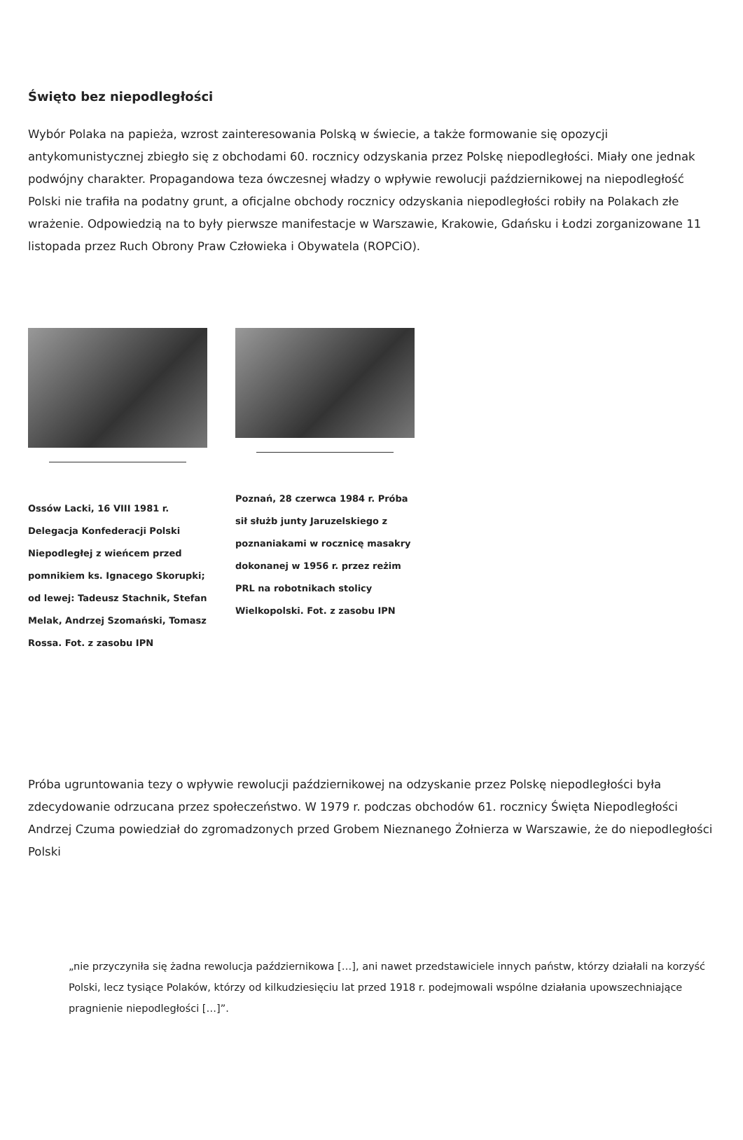Święto bez niepodległości
Wybór Polaka na papieża, wzrost zainteresowania Polską w świecie, a także formowanie się opozycji antykomunistycznej zbiegło się z obchodami 60. rocznicy odzyskania przez Polskę niepodległości. Miały one jednak podwójny charakter. Propagandowa teza ówczesnej władzy o wpływie rewolucji październikowej na niepodległość Polski nie trafiła na podatny grunt, a oficjalne obchody rocznicy odzyskania niepodległości robiły na Polakach złe wrażenie. Odpowiedzią na to były pierwsze manifestacje w Warszawie, Krakowie, Gdańsku i Łodzi zorganizowane 11 listopada przez Ruch Obrony Praw Człowieka i Obywatela (ROPCiO).
Ossów Lacki, 16 VIII 1981 r. Delegacja Konfederacji Polski Niepodległej z wieńcem przed pomnikiem ks. Ignacego Skorupki; od lewej: Tadeusz Stachnik, Stefan Melak, Andrzej Szomański, Tomasz Rossa. Fot. z zasobu IPN
Poznań, 28 czerwca 1984 r. Próba sił służb junty Jaruzelskiego z poznaniakami w rocznicę masakry dokonanej w 1956 r. przez reżim PRL na robotnikach stolicy Wielkopolski. Fot. z zasobu IPN
Próba ugruntowania tezy o wpływie rewolucji październikowej na odzyskanie przez Polskę niepodległości była zdecydowanie odrzucana przez społeczeństwo. W 1979 r. podczas obchodów 61. rocznicy Święta Niepodległości Andrzej Czuma powiedział do zgromadzonych przed Grobem Nieznanego Żołnierza w Warszawie, że do niepodległości Polski
„nie przyczyniła się żadna rewolucja październikowa […], ani nawet przedstawiciele innych państw, którzy działali na korzyść Polski, lecz tysiące Polaków, którzy od kilkudziesięciu lat przed 1918 r. podejmowali wspólne działania upowszechniające pragnienie niepodległości […]”.